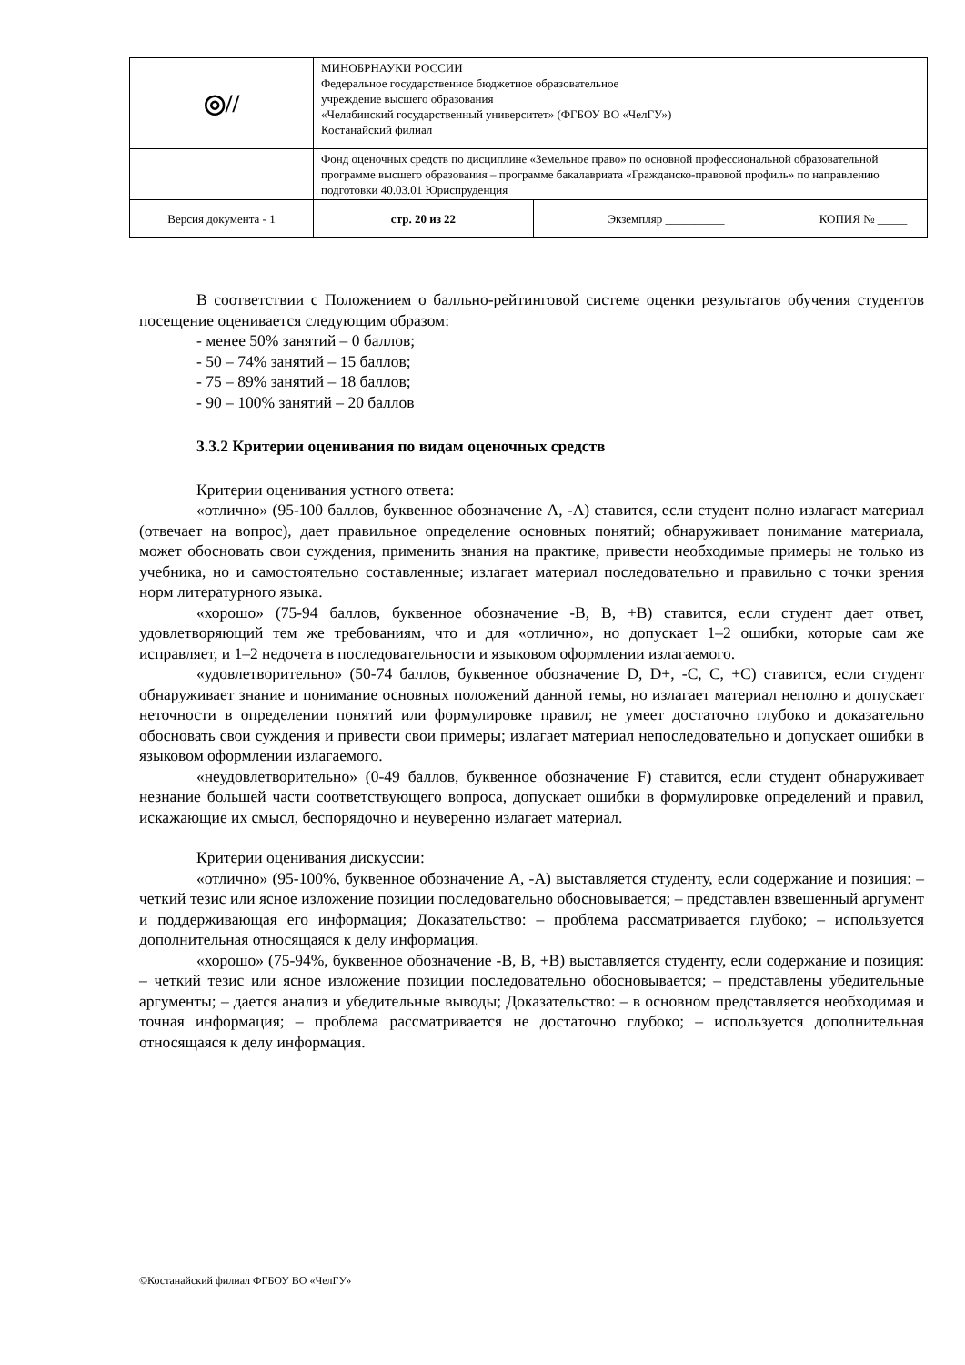| ◎// | МИНОБРНАУКИ РОССИИ Федеральное государственное бюджетное образовательное учреждение высшего образования «Челябинский государственный университет» (ФГБОУ ВО «ЧелГУ») Костанайский филиал | | |
| | Фонд оценочных средств по дисциплине «Земельное право» по основной профессиональной образовательной программе высшего образования – программе бакалавриата «Гражданско-правовой профиль» по направлению подготовки 40.03.01 Юриспруденция | | |
| Версия документа - 1 | стр. 20 из 22 | Экземпляр __________ | КОПИЯ № _____ |
В соответствии с Положением о балльно-рейтинговой системе оценки результатов обучения студентов посещение оценивается следующим образом:
- менее 50% занятий – 0 баллов;
- 50 – 74% занятий – 15 баллов;
- 75 – 89% занятий – 18 баллов;
- 90 – 100% занятий – 20 баллов
3.3.2 Критерии оценивания по видам оценочных средств
Критерии оценивания устного ответа:
«отлично» (95-100 баллов, буквенное обозначение A, -A) ставится, если студент полно излагает материал (отвечает на вопрос), дает правильное определение основных понятий; обнаруживает понимание материала, может обосновать свои суждения, применить знания на практике, привести необходимые примеры не только из учебника, но и самостоятельно составленные; излагает материал последовательно и правильно с точки зрения норм литературного языка.
«хорошо» (75-94 баллов, буквенное обозначение -B, B, +B) ставится, если студент дает ответ, удовлетворяющий тем же требованиям, что и для «отлично», но допускает 1–2 ошибки, которые сам же исправляет, и 1–2 недочета в последовательности и языковом оформлении излагаемого.
«удовлетворительно» (50-74 баллов, буквенное обозначение D, D+, -C, C, +C) ставится, если студент обнаруживает знание и понимание основных положений данной темы, но излагает материал неполно и допускает неточности в определении понятий или формулировке правил; не умеет достаточно глубоко и доказательно обосновать свои суждения и привести свои примеры; излагает материал непоследовательно и допускает ошибки в языковом оформлении излагаемого.
«неудовлетворительно» (0-49 баллов, буквенное обозначение F) ставится, если студент обнаруживает незнание большей части соответствующего вопроса, допускает ошибки в формулировке определений и правил, искажающие их смысл, беспорядочно и неуверенно излагает материал.
Критерии оценивания дискуссии:
«отлично» (95-100%, буквенное обозначение A, -A) выставляется студенту, если содержание и позиция: – четкий тезис или ясное изложение позиции последовательно обосновывается; – представлен взвешенный аргумент и поддерживающая его информация; Доказательство: – проблема рассматривается глубоко; – используется дополнительная относящаяся к делу информация.
«хорошо» (75-94%, буквенное обозначение -B, B, +B) выставляется студенту, если содержание и позиция: – четкий тезис или ясное изложение позиции последовательно обосновывается; – представлены убедительные аргументы; – дается анализ и убедительные выводы; Доказательство: – в основном представляется необходимая и точная информация; – проблема рассматривается не достаточно глубоко; – используется дополнительная относящаяся к делу информация.
©Костанайский филиал ФГБОУ ВО «ЧелГУ»